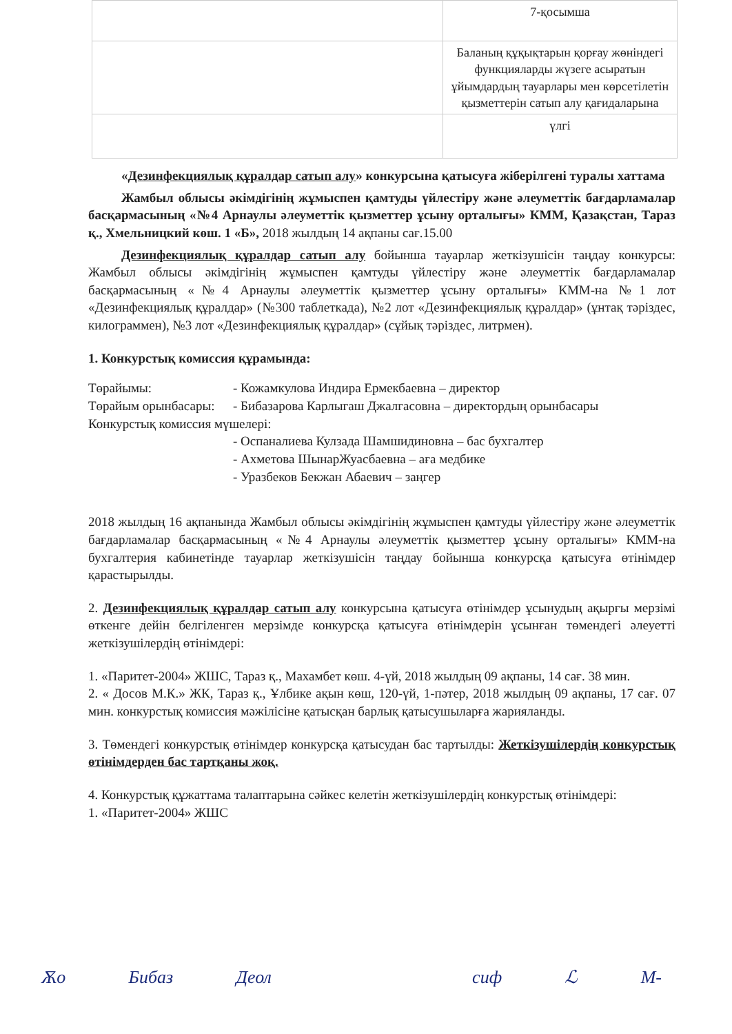| | 7-қосымша |
| | Баланың құқықтарын қорғау жөніндегі функцияларды жүзеге асыратын ұйымдардың тауарлары мен көрсетілетін қызметтерін сатып алу қағидаларына |
| | үлгі |
«Дезинфекциялық құралдар сатып алу» конкурсына қатысуға жіберілгені туралы хаттама
Жамбыл облысы әкімдігінің жұмыспен қамтуды үйлестіру және әлеуметтік бағдарламалар басқармасының «№4 Арнаулы әлеуметтік қызметтер ұсыну орталығы» КММ, Қазақстан, Тараз қ., Хмельницкий көш. 1 «Б», 2018 жылдың 14 ақпаны сағ.15.00
Дезинфекциялық құралдар сатып алу бойынша тауарлар жеткізушісін таңдау конкурсы: Жамбыл облысы әкімдігінің жұмыспен қамтуды үйлестіру және әлеуметтік бағдарламалар басқармасының «№4 Арнаулы әлеуметтік қызметтер ұсыну орталығы» КММ-на №1 лот «Дезинфекциялық құралдар» (№300 таблеткада), №2 лот «Дезинфекциялық құралдар» (ұнтақ тәріздес, килограммен), №3 лот «Дезинфекциялық құралдар» (сұйық тәріздес, литрмен).
1. Конкурстық комиссия құрамында:
Төрайымы: - Кожамкулова Индира Ермекбаевна – директор
Төрайым орынбасары: - Бибазарова Карлыгаш Джалгасовна – директордың орынбасары
Конкурстық комиссия мүшелері:
- Оспаналиева Кулзада Шамшидиновна – бас бухгалтер
- Ахметова ШынарЖуасбаевна – аға медбике
- Уразбеков Бекжан Абаевич – заңгер
2018 жылдың 16 ақпанында Жамбыл облысы әкімдігінің жұмыспен қамтуды үйлестіру және әлеуметтік бағдарламалар басқармасының «№4 Арнаулы әлеуметтік қызметтер ұсыну орталығы» КММ-на бухгалтерия кабинетінде тауарлар жеткізушісін таңдау бойынша конкурсқа қатысуға өтінімдер қарастырылды.
2. Дезинфекциялық құралдар сатып алу конкурсына қатысуға өтінімдер ұсынудың ақырғы мерзімі өткенге дейін белгіленген мерзімде конкурсқа қатысуға өтінімдерін ұсынған төмендегі әлеуетті жеткізушілердің өтінімдері:
1. «Паритет-2004» ЖШС, Тараз қ., Махамбет көш. 4-үй, 2018 жылдың 09 ақпаны, 14 сағ. 38 мин.
2. « Досов М.К.» ЖК, Тараз қ., Ұлбике ақын көш, 120-үй, 1-пәтер, 2018 жылдың 09 ақпаны, 17 сағ. 07 мин. конкурстық комиссия мәжілісіне қатысқан барлық қатысушыларға жарияланды.
3. Төмендегі конкурстық өтінімдер конкурсқа қатысудан бас тартылды: Жеткізушілердің конкурстық өтінімдерден бас тартқаны жоқ.
4. Конкурстық құжаттама талаптарына сәйкес келетін жеткізушілердің конкурстық өтінімдері:
1. «Паритет-2004» ЖШС
Ѫо Бибаз Деол сиф ℒ М-